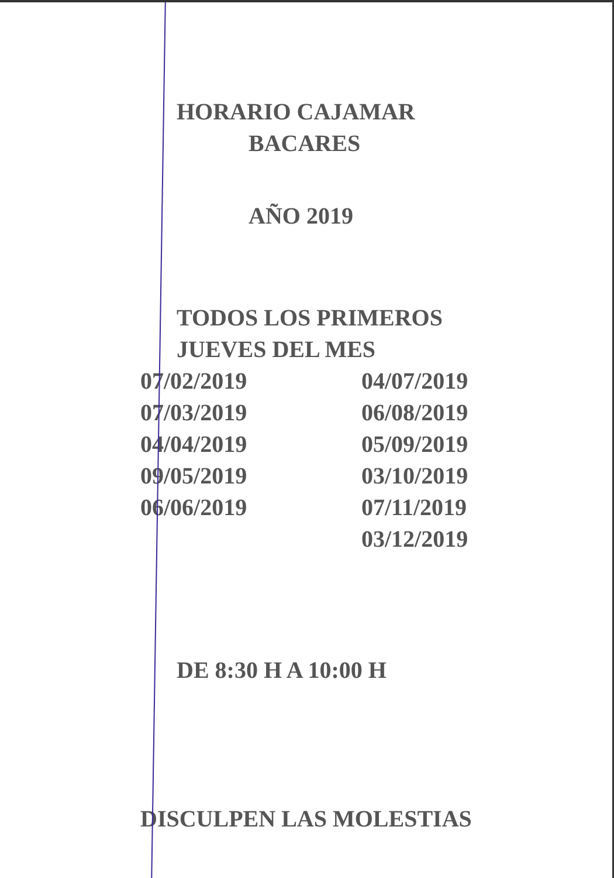HORARIO CAJAMAR
BACARES
AÑO 2019
TODOS LOS PRIMEROS
JUEVES DEL MES
07/02/2019
07/03/2019
04/04/2019
09/05/2019
06/06/2019
04/07/2019
06/08/2019
05/09/2019
03/10/2019
07/11/2019
03/12/2019
DE 8:30 H A 10:00 H
DISCULPEN LAS MOLESTIAS